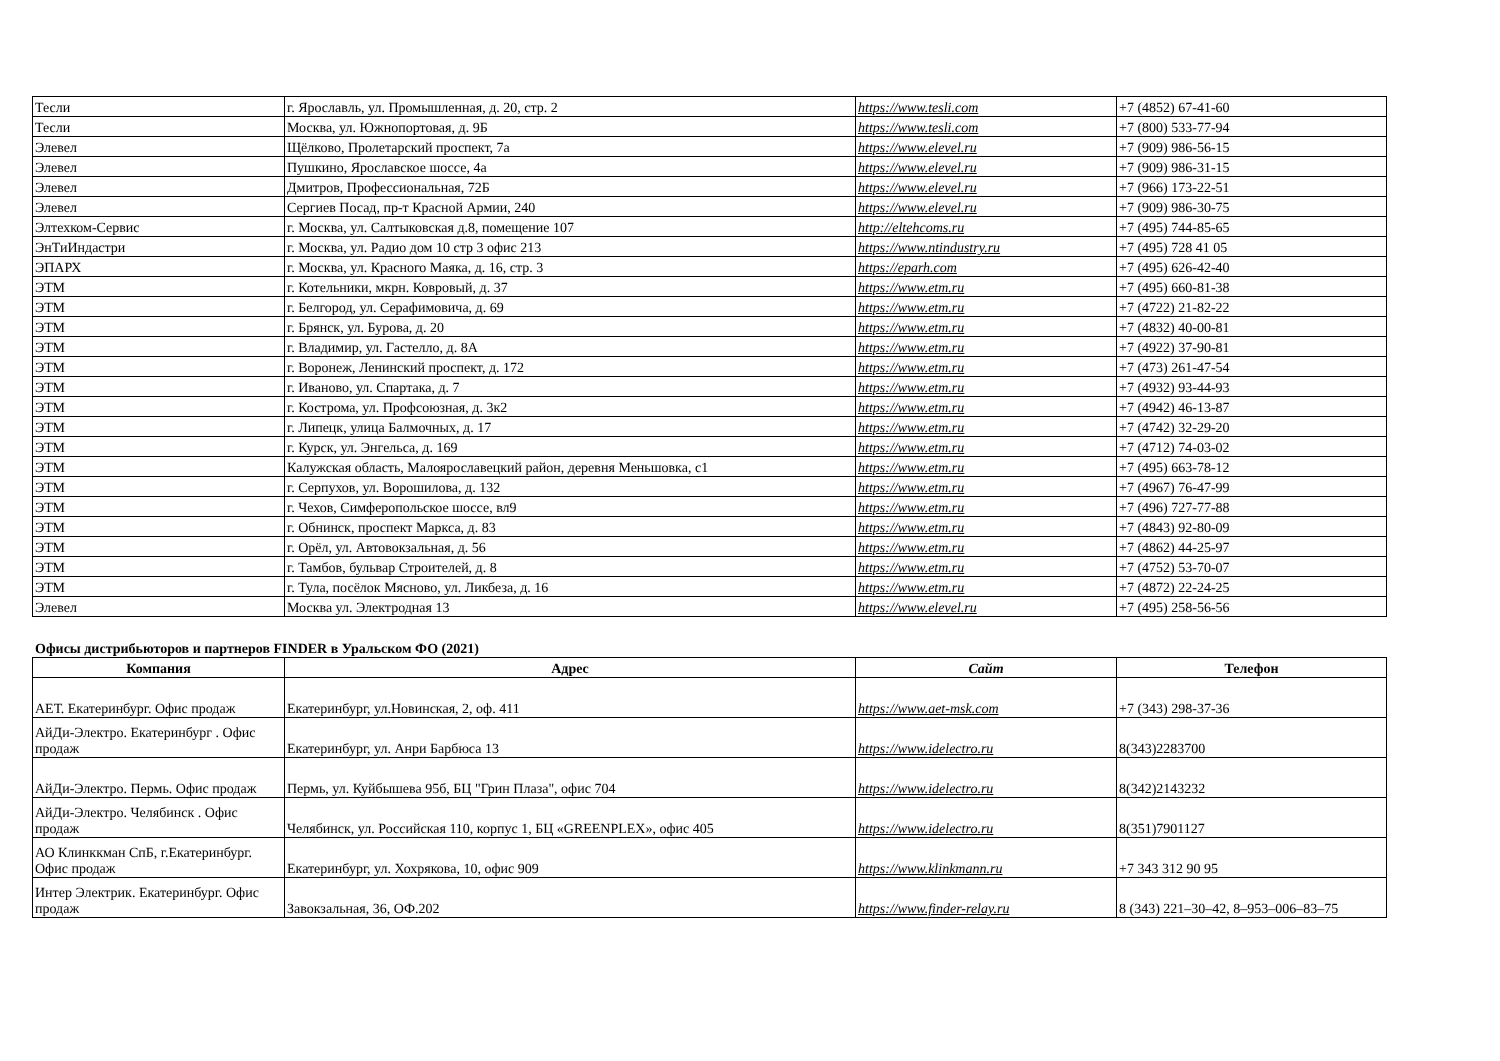| Тесли | г. Ярославль, ул. Промышленная, д. 20, стр. 2 | https://www.tesli.com | +7 (4852) 67-41-60 |
| Тесли | Москва, ул. Южнопортовая, д. 9Б | https://www.tesli.com | +7 (800) 533-77-94 |
| Элевел | Щёлково, Пролетарский проспект, 7а | https://www.elevel.ru | +7 (909) 986-56-15 |
| Элевел | Пушкино, Ярославское шоссе, 4а | https://www.elevel.ru | +7 (909) 986-31-15 |
| Элевел | Дмитров, Профессиональная, 72Б | https://www.elevel.ru | +7 (966) 173-22-51 |
| Элевел | Сергиев Посад, пр-т Красной Армии, 240 | https://www.elevel.ru | +7 (909) 986-30-75 |
| Элтехком-Сервис | г. Москва, ул. Салтыковская д.8, помещение 107 | http://eltehcoms.ru | +7 (495) 744-85-65 |
| ЭнТиИндастри | г. Москва, ул. Радио дом 10 стр 3 офис 213 | https://www.ntindustry.ru | +7 (495) 728 41 05 |
| ЭПАРХ | г. Москва, ул. Красного Маяка, д. 16, стр. 3 | https://eparh.com | +7 (495) 626-42-40 |
| ЭТМ | г. Котельники, мкрн. Ковровый, д. 37 | https://www.etm.ru | +7 (495) 660-81-38 |
| ЭТМ | г. Белгород, ул. Серафимовича, д. 69 | https://www.etm.ru | +7 (4722) 21-82-22 |
| ЭТМ | г. Брянск, ул. Бурова, д. 20 | https://www.etm.ru | +7 (4832) 40-00-81 |
| ЭТМ | г. Владимир, ул. Гастелло, д. 8А | https://www.etm.ru | +7 (4922) 37-90-81 |
| ЭТМ | г. Воронеж, Ленинский проспект, д. 172 | https://www.etm.ru | +7 (473) 261-47-54 |
| ЭТМ | г. Иваново, ул. Спартака, д. 7 | https://www.etm.ru | +7 (4932) 93-44-93 |
| ЭТМ | г. Кострома, ул. Профсоюзная, д. 3к2 | https://www.etm.ru | +7 (4942) 46-13-87 |
| ЭТМ | г. Липецк, улица Балмочных, д. 17 | https://www.etm.ru | +7 (4742) 32-29-20 |
| ЭТМ | г. Курск, ул. Энгельса, д. 169 | https://www.etm.ru | +7 (4712) 74-03-02 |
| ЭТМ | Калужская область, Малоярославецкий район, деревня Меньшовка, с1 | https://www.etm.ru | +7 (495) 663-78-12 |
| ЭТМ | г. Серпухов, ул. Ворошилова, д. 132 | https://www.etm.ru | +7 (4967) 76-47-99 |
| ЭТМ | г. Чехов, Симферопольское шоссе, вл9 | https://www.etm.ru | +7 (496) 727-77-88 |
| ЭТМ | г. Обнинск, проспект Маркса, д. 83 | https://www.etm.ru | +7 (4843) 92-80-09 |
| ЭТМ | г. Орёл, ул. Автовокзальная, д. 56 | https://www.etm.ru | +7 (4862) 44-25-97 |
| ЭТМ | г. Тамбов, бульвар Строителей, д. 8 | https://www.etm.ru | +7 (4752) 53-70-07 |
| ЭТМ | г. Тула, посёлок Мясново, ул. Ликбеза, д. 16 | https://www.etm.ru | +7 (4872) 22-24-25 |
| Элевел | Москва ул. Электродная 13 | https://www.elevel.ru | +7 (495) 258-56-56 |
Офисы дистрибьюторов и партнеров FINDER в Уральском ФО (2021)
| Компания | Адрес | Сайт | Телефон |
| --- | --- | --- | --- |
| АЕТ. Екатеринбург. Офис продаж | Екатеринбург, ул.Новинская, 2, оф. 411 | https://www.aet-msk.com | +7 (343) 298-37-36 |
| АйДи-Электро. Екатеринбург . Офис продаж | Екатеринбург, ул. Анри Барбюса 13 | https://www.idelectro.ru | 8(343)2283700 |
| АйДи-Электро. Пермь. Офис продаж | Пермь, ул. Куйбышева 95б, БЦ "Грин Плаза", офис 704 | https://www.idelectro.ru | 8(342)2143232 |
| АйДи-Электро. Челябинск . Офис продаж | Челябинск, ул. Российская 110, корпус 1, БЦ «GREENPLEX», офис 405 | https://www.idelectro.ru | 8(351)7901127 |
| АО Клинккман СпБ, г.Екатеринбург. Офис продаж | Екатеринбург, ул. Хохрякова, 10, офис 909 | https://www.klinkmann.ru | +7 343 312 90 95 |
| Интер Электрик. Екатеринбург. Офис продаж | Завокзальная, 36, ОФ.202 | https://www.finder-relay.ru | 8 (343) 221–30–42, 8–953–006–83–75 |